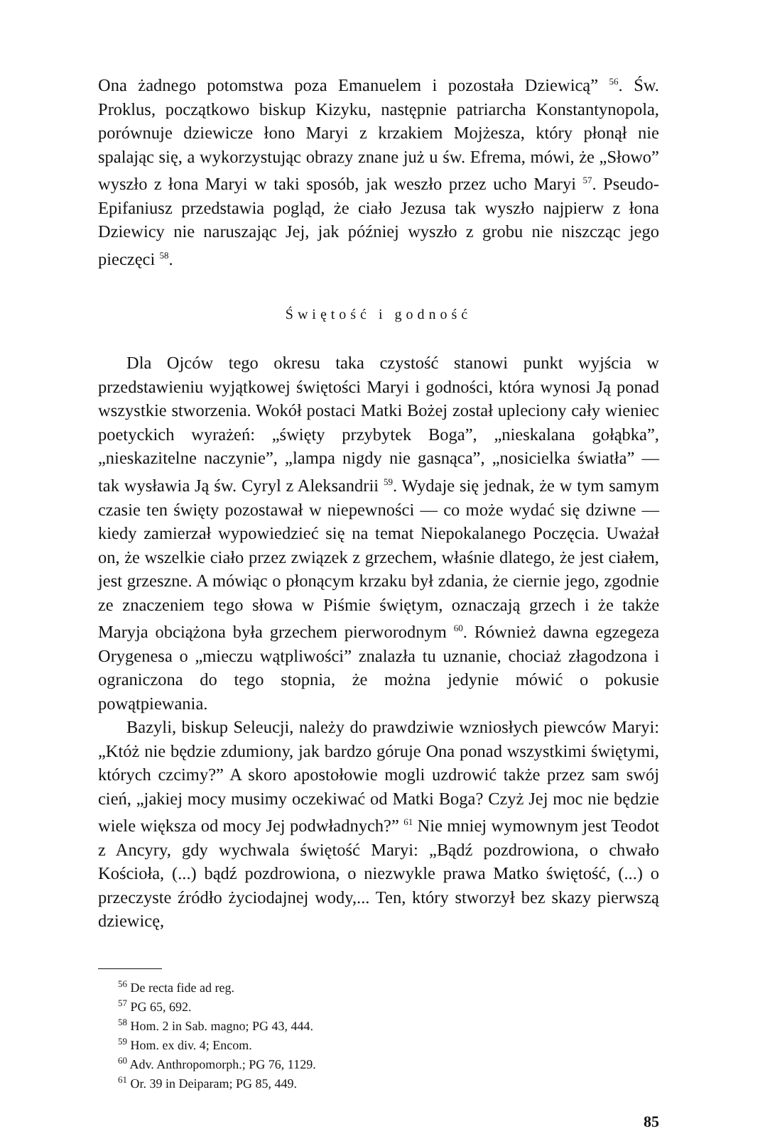Ona żadnego potomstwa poza Emanuelem i pozostała Dziewicą” <sup>56</sup>. Św. Proklus, początkowo biskup Kizyku, następnie patriarcha Konstantynopola, porównuje dziewicze łono Maryi z krzakiem Mojżesza, który płonął nie spalając się, a wykorzystując obrazy znane już u św. Efrema, mówi, że „Słowo” wyszło z łona Maryi w taki sposób, jak weszło przez ucho Maryi <sup>57</sup>. Pseudo-Epifaniusz przedstawia pogląd, że ciało Jezusa tak wyszło najpierw z łona Dziewicy nie naruszając Jej, jak później wyszło z grobu nie niszcząc jego pieczęci <sup>58</sup>.
Świętość i godność
Dla Ojców tego okresu taka czystość stanowi punkt wyjścia w przedstawieniu wyjątkowej świętości Maryi i godności, która wynosi Ją ponad wszystkie stworzenia. Wokół postaci Matki Bożej został upleciony cały wieniec poetyckich wyrażeń: „święty przybytek Boga”, „nieskalana gołąbka”, „nieskazitelne naczynie”, „lampa nigdy nie gasnąca”, „nosicielka światła” — tak wysławia Ją św. Cyryl z Aleksandrii <sup>59</sup>. Wydaje się jednak, że w tym samym czasie ten święty pozostawał w niepewności — co może wydać się dziwne — kiedy zamierzał wypowiedzieć się na temat Niepokalanego Poczęcia. Uważał on, że wszelkie ciało przez związek z grzechem, właśnie dlatego, że jest ciałem, jest grzeszne. A mówiąc o płonącym krzaku był zdania, że ciernie jego, zgodnie ze znaczeniem tego słowa w Piśmie świętym, oznaczają grzech i że także Maryja obciążona była grzechem pierworodnym <sup>60</sup>. Również dawna egzegeza Orygenesa o „mieczu wątpliwości” znalazła tu uznanie, chociaż złagodzona i ograniczona do tego stopnia, że można jedynie mówić o pokusie powątpiewania.
Bazyli, biskup Seleucji, należy do prawdziwie wzniosłych piewców Maryi: „Któż nie będzie zdumiony, jak bardzo góruje Ona ponad wszystkimi świętymi, których czcimy?” A skoro apostołowie mogli uzdrowić także przez sam swój cień, „jakiej mocy musimy oczekiwać od Matki Boga? Czyż Jej moc nie będzie wiele większa od mocy Jej podwładnych?” <sup>61</sup> Nie mniej wymownym jest Teodot z Ancyry, gdy wychwala świętość Maryi: „Bądź pozdrowiona, o chwało Kościoła, (...) bądź pozdrowiona, o niezwykle prawa Matko świętość, (...) o przeczyste źródło życiodajnej wody,... Ten, który stworzył bez skazy pierwszą dziewicę,
<sup>56</sup> De recta fide ad reg.
<sup>57</sup> PG 65, 692.
<sup>58</sup> Hom. 2 in Sab. magno; PG 43, 444.
<sup>59</sup> Hom. ex div. 4; Encom.
<sup>60</sup> Adv. Anthropomorph.; PG 76, 1129.
<sup>61</sup> Or. 39 in Deiparam; PG 85, 449.
85